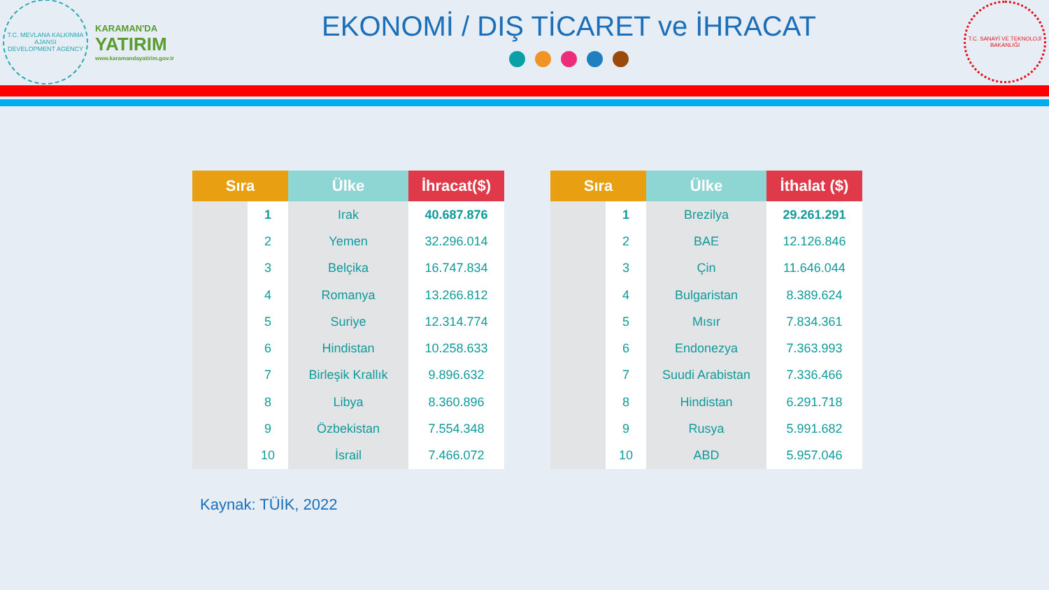T.C. MEVLANA KALKINMA AJANSI
DEVELOPMENT AGENCY
KARAMAN'DA
YATIRIM
www.karamandayatirim.gov.tr
EKONOMİ / DIŞ TİCARET ve İHRACAT
T.C. SANAYİ VE TEKNOLOJİ BAKANLIĞI
| Sıra | | Ülke | İhracat($) |
| --- | --- | --- | --- |
| | 1 | Irak | 40.687.876 |
| | 2 | Yemen | 32.296.014 |
| | 3 | Belçika | 16.747.834 |
| | 4 | Romanya | 13.266.812 |
| | 5 | Suriye | 12.314.774 |
| | 6 | Hindistan | 10.258.633 |
| | 7 | Birleşik Krallık | 9.896.632 |
| | 8 | Libya | 8.360.896 |
| | 9 | Özbekistan | 7.554.348 |
| | 10 | İsrail | 7.466.072 |
| Sıra | | Ülke | İthalat ($) |
| --- | --- | --- | --- |
| | 1 | Brezilya | 29.261.291 |
| | 2 | BAE | 12.126.846 |
| | 3 | Çin | 11.646.044 |
| | 4 | Bulgaristan | 8.389.624 |
| | 5 | Mısır | 7.834.361 |
| | 6 | Endonezya | 7.363.993 |
| | 7 | Suudi Arabistan | 7.336.466 |
| | 8 | Hindistan | 6.291.718 |
| | 9 | Rusya | 5.991.682 |
| | 10 | ABD | 5.957.046 |
Kaynak: TÜİK, 2022